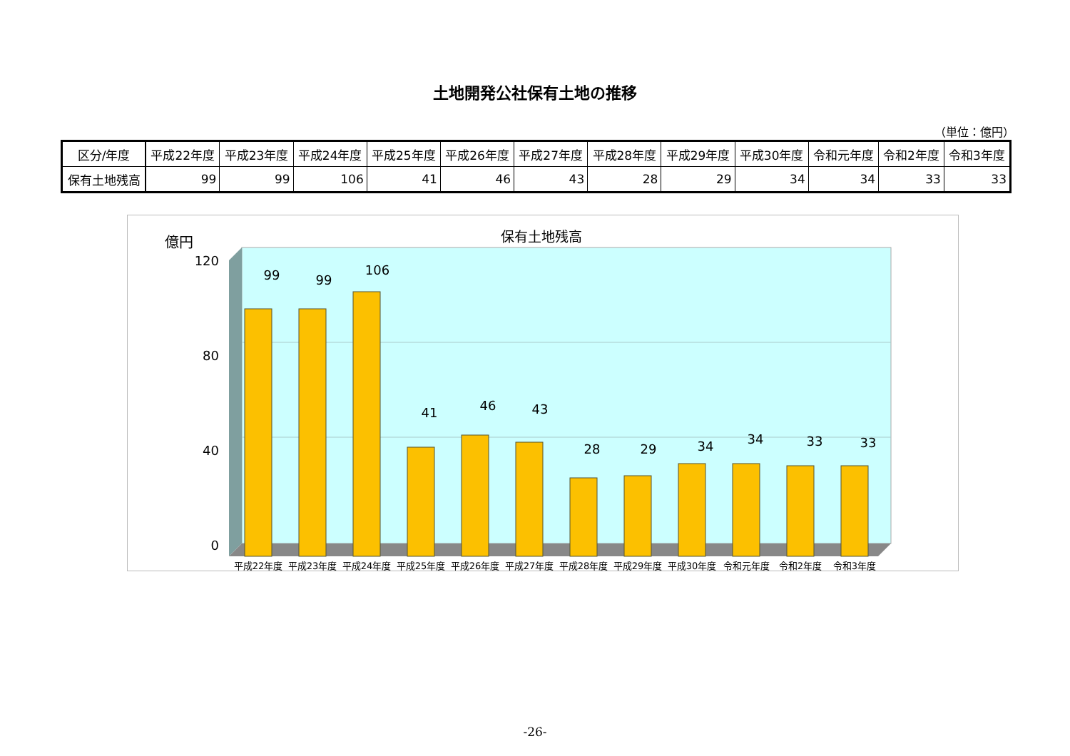土地開発公社保有土地の推移
（単位：億円）
| 区分/年度 | 平成22年度 | 平成23年度 | 平成24年度 | 平成25年度 | 平成26年度 | 平成27年度 | 平成28年度 | 平成29年度 | 平成30年度 | 令和元年度 | 令和2年度 | 令和3年度 |
| --- | --- | --- | --- | --- | --- | --- | --- | --- | --- | --- | --- | --- |
| 保有土地残高 | 99 | 99 | 106 | 41 | 46 | 43 | 28 | 29 | 34 | 34 | 33 | 33 |
保有土地残高
億円
120
80
40
0
99
99
106
41
46
43
28
29
34
34
33
33
平成22年度
平成23年度
平成24年度
平成25年度
平成26年度
平成27年度
平成28年度
平成29年度
平成30年度
令和元年度
令和2年度
令和3年度
-26-